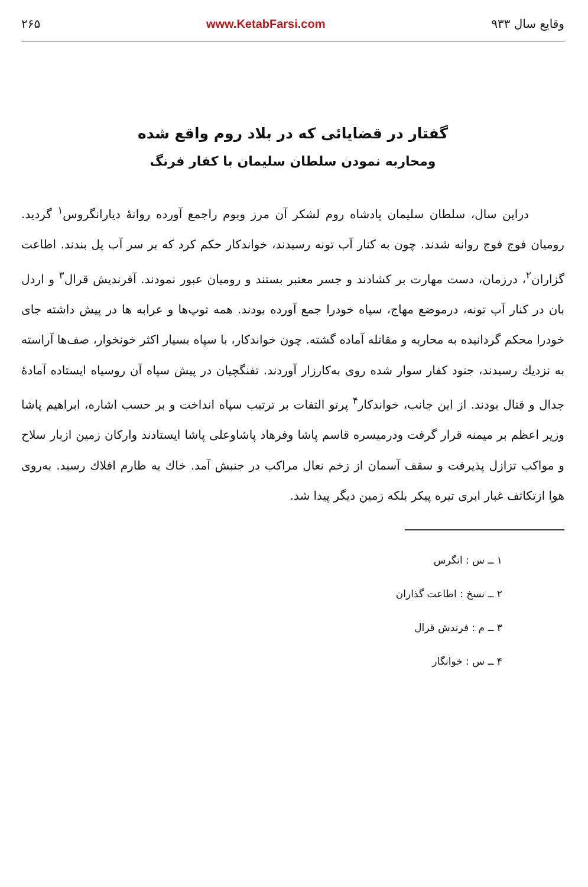وقایع سال ۹۳۳ www.KetabFarsi.com ۲۶۵
گفتار در قضایائی که در بلاد روم واقع شده
ومحاربه نمودن سلطان سلیمان با کفار فرنگ
دراین سال، سلطان سلیمان پادشاه روم لشکر آن مرز وبوم راجمع آورده روانهٔ دیارانگروس<sup>۱</sup> گردید. رومیان فوج فوج روانه شدند. چون به کنار آب تونه رسیدند، خواندکار حکم کرد که بر سر آب پل بندند. اطاعت گزاران<sup>۲</sup>، درزمان، دست مهارت بر کشادند و جسر معتبر بستند و رومیان عبور نمودند. آفرندیش قرال<sup>۳</sup> و اردل بان در کنار آب تونه، درموضع مهاج، سپاه خودرا جمع آورده بودند. همه توپ‌ها و عرابه ها در پیش داشته جای خودرا محکم گردانیده به محاربه و مقاتله آماده گشته. چون خواندکار، با سپاه بسیار اکثر خونخوار، صف‌ها آراسته به نزدیك رسیدند، جنود کفار سوار شده روی به‌کارزار آوردند. تفنگچیان در پیش سپاه آن روسیاه ایستاده آمادهٔ جدال و قتال بودند. از این جانب، خواندکار<sup>۴</sup> پرتو التفات بر ترتیب سپاه انداخت و بر حسب اشاره، ابراهیم پاشا وزیر اعظم بر میمنه قرار گرفت ودرمیسره قاسم پاشا وفرهاد پاشاوعلی پاشا ایستادند وارکان زمین ازبار سلاح و مواکب تزازل پذیرفت و سقف آسمان از زخم نعال مراکب در جنبش آمد. خاك به طارم افلاك رسید. به‌روی هوا ازتکاثف غبار ابری تیره پیکر بلکه زمین دیگر پیدا شد.
۱ ــ س : انگرس
۲ ــ نسخ : اطاعت گذاران
۳ ــ م : فرندش قرال
۴ ــ س : خوانگار